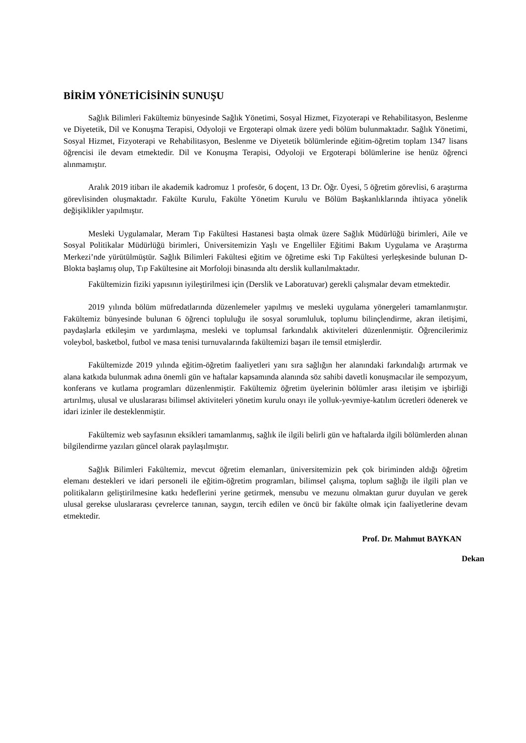BİRİM YÖNETİCİSİNİN SUNUŞU
Sağlık Bilimleri Fakültemiz bünyesinde Sağlık Yönetimi, Sosyal Hizmet, Fizyoterapi ve Rehabilitasyon, Beslenme ve Diyetetik, Dil ve Konuşma Terapisi, Odyoloji ve Ergoterapi olmak üzere yedi bölüm bulunmaktadır. Sağlık Yönetimi, Sosyal Hizmet, Fizyoterapi ve Rehabilitasyon, Beslenme ve Diyetetik bölümlerinde eğitim-öğretim toplam 1347 lisans öğrencisi ile devam etmektedir. Dil ve Konuşma Terapisi, Odyoloji ve Ergoterapi bölümlerine ise henüz öğrenci alınmamıştır.
Aralık 2019 itibarı ile akademik kadromuz 1 profesör, 6 doçent, 13 Dr. Öğr. Üyesi, 5 öğretim görevlisi, 6 araştırma görevlisinden oluşmaktadır. Fakülte Kurulu, Fakülte Yönetim Kurulu ve Bölüm Başkanlıklarında ihtiyaca yönelik değişiklikler yapılmıştır.
Mesleki Uygulamalar, Meram Tıp Fakültesi Hastanesi başta olmak üzere Sağlık Müdürlüğü birimleri, Aile ve Sosyal Politikalar Müdürlüğü birimleri, Üniversitemizin Yaşlı ve Engelliler Eğitimi Bakım Uygulama ve Araştırma Merkezi’nde yürütülmüştür. Sağlık Bilimleri Fakültesi eğitim ve öğretime eski Tıp Fakültesi yerleşkesinde bulunan D-Blokta başlamış olup, Tıp Fakültesine ait Morfoloji binasında altı derslik kullanılmaktadır.
Fakültemizin fiziki yapısının iyileştirilmesi için (Derslik ve Laboratuvar) gerekli çalışmalar devam etmektedir.
2019 yılında bölüm müfredatlarında düzenlemeler yapılmış ve mesleki uygulama yönergeleri tamamlanmıştır. Fakültemiz bünyesinde bulunan 6 öğrenci topluluğu ile sosyal sorumluluk, toplumu bilinçlendirme, akran iletişimi, paydaşlarla etkileşim ve yardımlaşma, mesleki ve toplumsal farkındalık aktiviteleri düzenlenmiştir. Öğrencilerimiz voleybol, basketbol, futbol ve masa tenisi turnuvalarında fakültemizi başarı ile temsil etmişlerdir.
Fakültemizde 2019 yılında eğitim-öğretim faaliyetleri yanı sıra sağlığın her alanındaki farkındalığı artırmak ve alana katkıda bulunmak adına önemli gün ve haftalar kapsamında alanında söz sahibi davetli konuşmacılar ile sempozyum, konferans ve kutlama programları düzenlenmiştir. Fakültemiz öğretim üyelerinin bölümler arası iletişim ve işbirliği artırılmış, ulusal ve uluslararası bilimsel aktiviteleri yönetim kurulu onayı ile yolluk-yevmiye-katılım ücretleri ödenerek ve idari izinler ile desteklenmiştir.
Fakültemiz web sayfasının eksikleri tamamlanmış, sağlık ile ilgili belirli gün ve haftalarda ilgili bölümlerden alınan bilgilendirme yazıları güncel olarak paylaşılmıştır.
Sağlık Bilimleri Fakültemiz, mevcut öğretim elemanları, üniversitemizin pek çok biriminden aldığı öğretim elemanı destekleri ve idari personeli ile eğitim-öğretim programları, bilimsel çalışma, toplum sağlığı ile ilgili plan ve politikaların geliştirilmesine katkı hedeflerini yerine getirmek, mensubu ve mezunu olmaktan gurur duyulan ve gerek ulusal gerekse uluslararası çevrelerce tanınan, saygın, tercih edilen ve öncü bir fakülte olmak için faaliyetlerine devam etmektedir.
Prof. Dr. Mahmut BAYKAN
Dekan